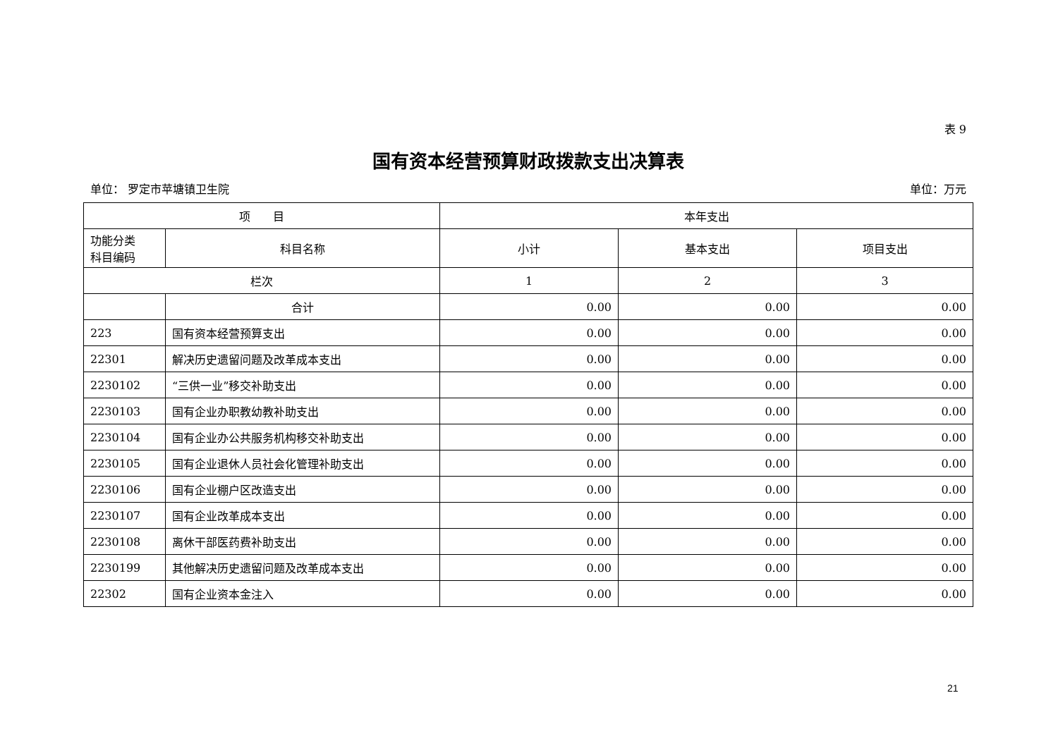表 9
国有资本经营预算财政拨款支出决算表
单位： 罗定市苹塘镇卫生院 单位：万元
| 项 目 | | 本年支出 | | |
| --- | --- | --- | --- | --- |
| 功能分类 科目编码 | 科目名称 | 小计 | 基本支出 | 项目支出 |
| 栏次 | | 1 | 2 | 3 |
| | 合计 | 0.00 | 0.00 | 0.00 |
| 223 | 国有资本经营预算支出 | 0.00 | 0.00 | 0.00 |
| 22301 | 解决历史遗留问题及改革成本支出 | 0.00 | 0.00 | 0.00 |
| 2230102 | “三供一业”移交补助支出 | 0.00 | 0.00 | 0.00 |
| 2230103 | 国有企业办职教幼教补助支出 | 0.00 | 0.00 | 0.00 |
| 2230104 | 国有企业办公共服务机构移交补助支出 | 0.00 | 0.00 | 0.00 |
| 2230105 | 国有企业退休人员社会化管理补助支出 | 0.00 | 0.00 | 0.00 |
| 2230106 | 国有企业棚户区改造支出 | 0.00 | 0.00 | 0.00 |
| 2230107 | 国有企业改革成本支出 | 0.00 | 0.00 | 0.00 |
| 2230108 | 离休干部医药费补助支出 | 0.00 | 0.00 | 0.00 |
| 2230199 | 其他解决历史遗留问题及改革成本支出 | 0.00 | 0.00 | 0.00 |
| 22302 | 国有企业资本金注入 | 0.00 | 0.00 | 0.00 |
21